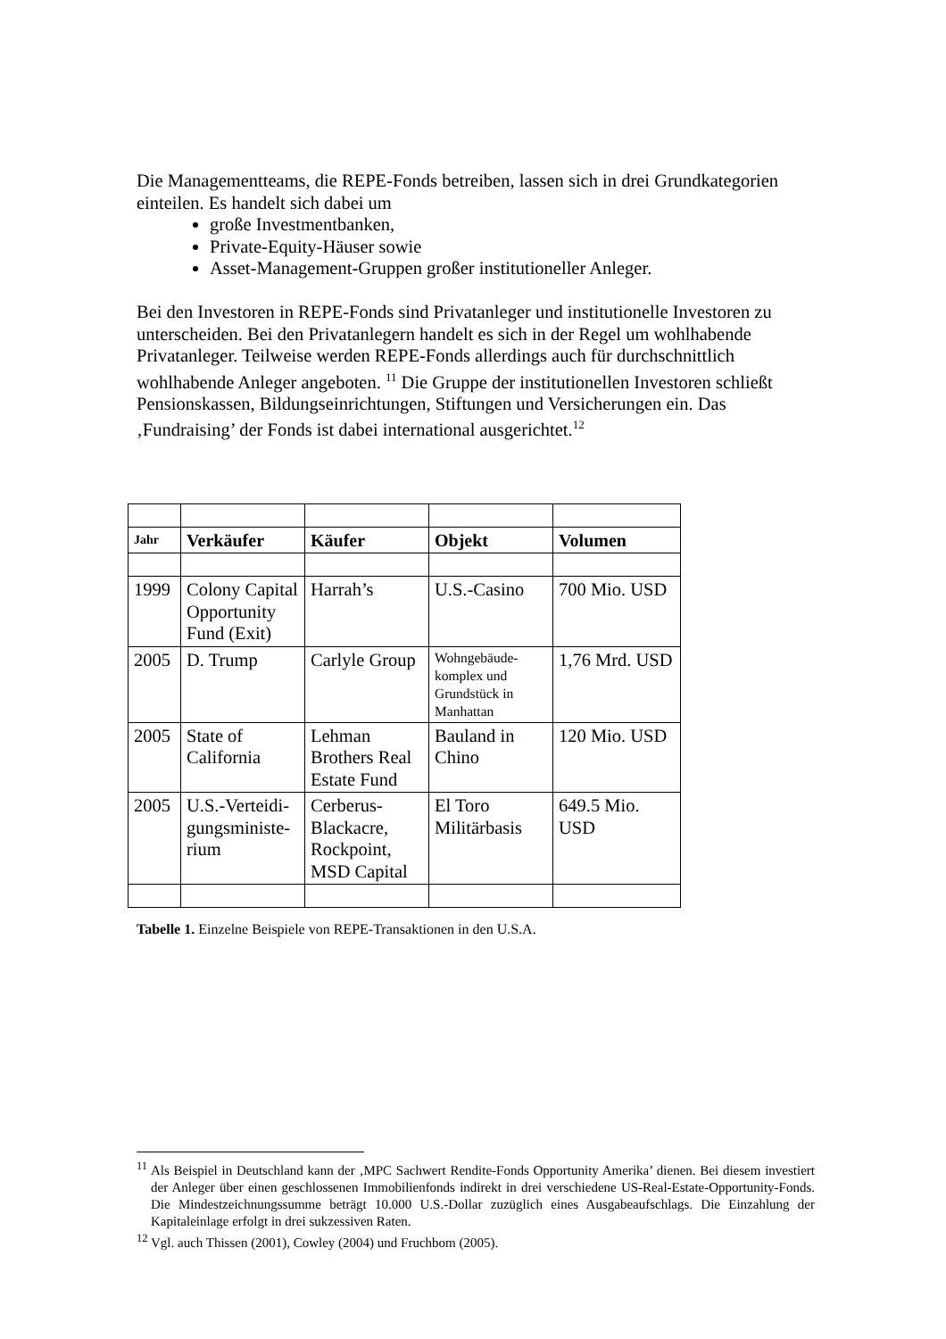Die Managementteams, die REPE-Fonds betreiben, lassen sich in drei Grundkategorien einteilen. Es handelt sich dabei um
große Investmentbanken,
Private-Equity-Häuser sowie
Asset-Management-Gruppen großer institutioneller Anleger.
Bei den Investoren in REPE-Fonds sind Privatanleger und institutionelle Investoren zu unterscheiden. Bei den Privatanlegern handelt es sich in der Regel um wohlhabende Privatanleger. Teilweise werden REPE-Fonds allerdings auch für durchschnittlich wohlhabende Anleger angeboten. <sup>11</sup> Die Gruppe der institutionellen Investoren schließt Pensionskassen, Bildungseinrichtungen, Stiftungen und Versicherungen ein. Das ‚Fundraising’ der Fonds ist dabei international ausgerichtet.<sup>12</sup>
| Jahr | Verkäufer | Käufer | Objekt | Volumen |
| --- | --- | --- | --- | --- |
| 1999 | Colony Capital Opportunity Fund (Exit) | Harrah’s | U.S.-Casino | 700 Mio. USD |
| 2005 | D. Trump | Carlyle Group | Wohngebäude-komplex und Grundstück in Manhattan | 1,76 Mrd. USD |
| 2005 | State of California | Lehman Brothers Real Estate Fund | Bauland in Chino | 120 Mio. USD |
| 2005 | U.S.-Verteidi-gungsministe-rium | Cerberus-Blackacre, Rockpoint, MSD Capital | El Toro Militärbasis | 649.5 Mio. USD |
Tabelle 1. Einzelne Beispiele von REPE-Transaktionen in den U.S.A.
<sup>11</sup> Als Beispiel in Deutschland kann der ‚MPC Sachwert Rendite-Fonds Opportunity Amerika’ dienen. Bei diesem investiert der Anleger über einen geschlossenen Immobilienfonds indirekt in drei verschiedene US-Real-Estate-Opportunity-Fonds. Die Mindestzeichnungssumme beträgt 10.000 U.S.-Dollar zuzüglich eines Ausgabeaufschlags. Die Einzahlung der Kapitaleinlage erfolgt in drei sukzessiven Raten.
<sup>12</sup> Vgl. auch Thissen (2001), Cowley (2004) und Fruchbom (2005).